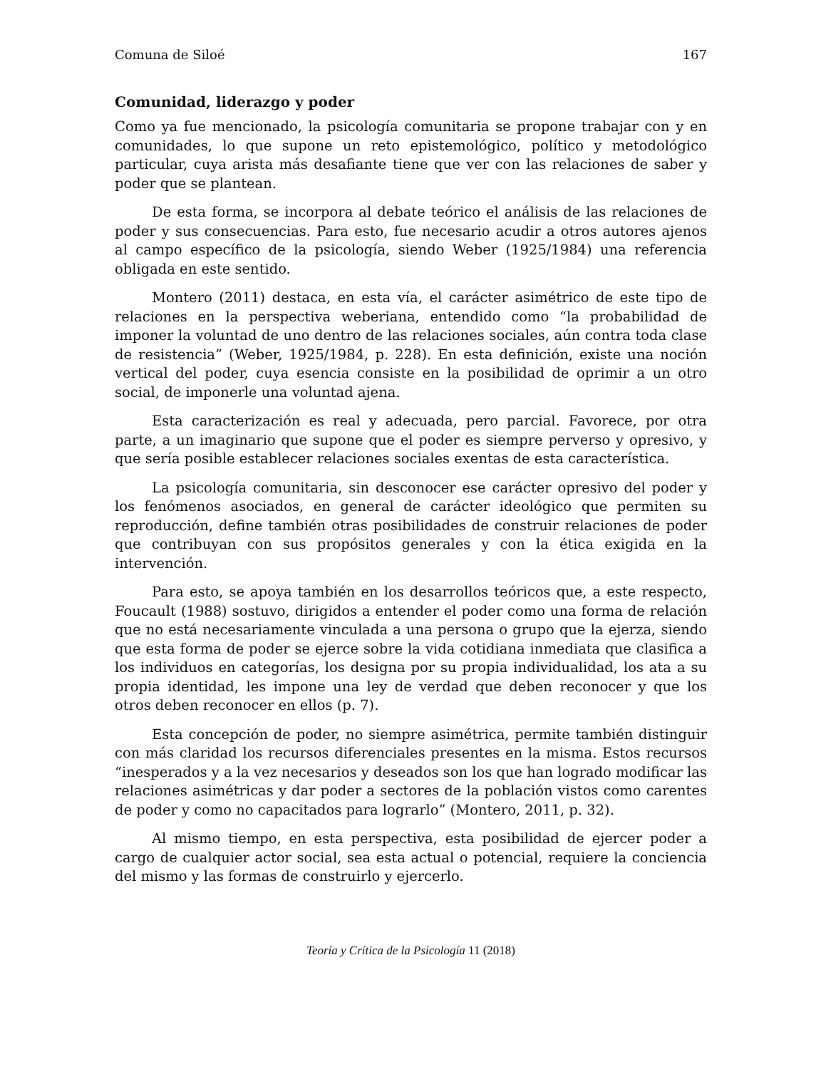Comuna de Siloé 167
Comunidad, liderazgo y poder
Como ya fue mencionado, la psicología comunitaria se propone trabajar con y en comunidades, lo que supone un reto epistemológico, político y metodológico particular, cuya arista más desafiante tiene que ver con las relaciones de saber y poder que se plantean.
De esta forma, se incorpora al debate teórico el análisis de las relaciones de poder y sus consecuencias. Para esto, fue necesario acudir a otros autores ajenos al campo específico de la psicología, siendo Weber (1925/1984) una referencia obligada en este sentido.
Montero (2011) destaca, en esta vía, el carácter asimétrico de este tipo de relaciones en la perspectiva weberiana, entendido como “la probabilidad de imponer la voluntad de uno dentro de las relaciones sociales, aún contra toda clase de resistencia” (Weber, 1925/1984, p. 228). En esta definición, existe una noción vertical del poder, cuya esencia consiste en la posibilidad de oprimir a un otro social, de imponerle una voluntad ajena.
Esta caracterización es real y adecuada, pero parcial. Favorece, por otra parte, a un imaginario que supone que el poder es siempre perverso y opresivo, y que sería posible establecer relaciones sociales exentas de esta característica.
La psicología comunitaria, sin desconocer ese carácter opresivo del poder y los fenómenos asociados, en general de carácter ideológico que permiten su reproducción, define también otras posibilidades de construir relaciones de poder que contribuyan con sus propósitos generales y con la ética exigida en la intervención.
Para esto, se apoya también en los desarrollos teóricos que, a este respecto, Foucault (1988) sostuvo, dirigidos a entender el poder como una forma de relación que no está necesariamente vinculada a una persona o grupo que la ejerza, siendo que esta forma de poder se ejerce sobre la vida cotidiana inmediata que clasifica a los individuos en categorías, los designa por su propia individualidad, los ata a su propia identidad, les impone una ley de verdad que deben reconocer y que los otros deben reconocer en ellos (p. 7).
Esta concepción de poder, no siempre asimétrica, permite también distinguir con más claridad los recursos diferenciales presentes en la misma. Estos recursos “inesperados y a la vez necesarios y deseados son los que han logrado modificar las relaciones asimétricas y dar poder a sectores de la población vistos como carentes de poder y como no capacitados para lograrlo” (Montero, 2011, p. 32).
Al mismo tiempo, en esta perspectiva, esta posibilidad de ejercer poder a cargo de cualquier actor social, sea esta actual o potencial, requiere la conciencia del mismo y las formas de construirlo y ejercerlo.
Teoría y Crítica de la Psicología 11 (2018)